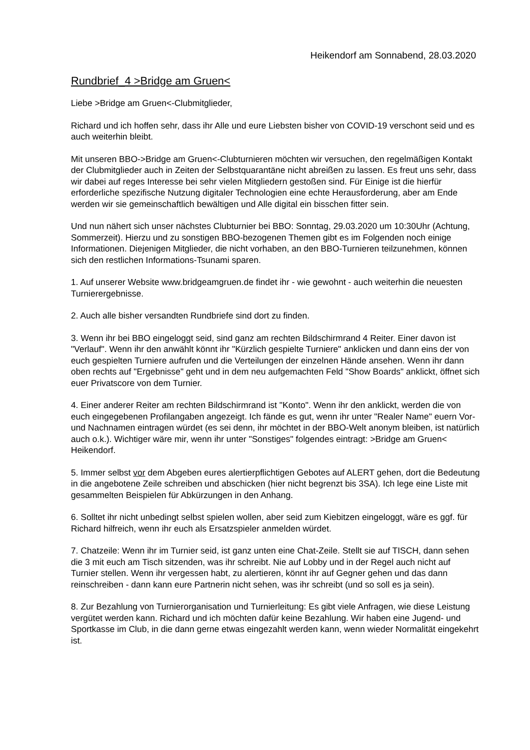Heikendorf am Sonnabend, 28.03.2020
Rundbrief_4 >Bridge am Gruen<
Liebe >Bridge am Gruen<-Clubmitglieder,
Richard und ich hoffen sehr, dass ihr Alle und eure Liebsten bisher von COVID-19 verschont seid und es auch weiterhin bleibt.
Mit unseren BBO->Bridge am Gruen<-Clubturnieren möchten wir versuchen, den regelmäßigen Kontakt der Clubmitglieder auch in Zeiten der Selbstquarantäne nicht abreißen zu lassen. Es freut uns sehr, dass wir dabei auf reges Interesse bei sehr vielen Mitgliedern gestoßen sind. Für Einige ist die hierfür erforderliche spezifische Nutzung digitaler Technologien eine echte Herausforderung, aber am Ende werden wir sie gemeinschaftlich bewältigen und Alle digital ein bisschen fitter sein.
Und nun nähert sich unser nächstes Clubturnier bei BBO: Sonntag, 29.03.2020 um 10:30Uhr (Achtung, Sommerzeit). Hierzu und zu sonstigen BBO-bezogenen Themen gibt es im Folgenden noch einige Informationen. Diejenigen Mitglieder, die nicht vorhaben, an den BBO-Turnieren teilzunehmen, können sich den restlichen Informations-Tsunami sparen.
1. Auf unserer Website www.bridgeamgruen.de findet ihr - wie gewohnt - auch weiterhin die neuesten Turnierergebnisse.
2. Auch alle bisher versandten Rundbriefe sind dort zu finden.
3. Wenn ihr bei BBO eingeloggt seid, sind ganz am rechten Bildschirmrand 4 Reiter. Einer davon ist "Verlauf". Wenn ihr den anwählt könnt ihr "Kürzlich gespielte Turniere" anklicken und dann eins der von euch gespielten Turniere aufrufen und die Verteilungen der einzelnen Hände ansehen. Wenn ihr dann oben rechts auf "Ergebnisse" geht und in dem neu aufgemachten Feld "Show Boards" anklickt, öffnet sich euer Privatscore von dem Turnier.
4. Einer anderer Reiter am rechten Bildschirmrand ist "Konto". Wenn ihr den anklickt, werden die von euch eingegebenen Profilangaben angezeigt. Ich fände es gut, wenn ihr unter "Realer Name" euern Vor- und Nachnamen eintragen würdet (es sei denn, ihr möchtet in der BBO-Welt anonym bleiben, ist natürlich auch o.k.). Wichtiger wäre mir, wenn ihr unter "Sonstiges" folgendes eintragt: >Bridge am Gruen< Heikendorf.
5. Immer selbst vor dem Abgeben eures alertierpflichtigen Gebotes auf ALERT gehen, dort die Bedeutung in die angebotene Zeile schreiben und abschicken (hier nicht begrenzt bis 3SA). Ich lege eine Liste mit gesammelten Beispielen für Abkürzungen in den Anhang.
6. Solltet ihr nicht unbedingt selbst spielen wollen, aber seid zum Kiebitzen eingeloggt, wäre es ggf. für Richard hilfreich, wenn ihr euch als Ersatzspieler anmelden würdet.
7. Chatzeile: Wenn ihr im Turnier seid, ist ganz unten eine Chat-Zeile. Stellt sie auf TISCH, dann sehen die 3 mit euch am Tisch sitzenden, was ihr schreibt. Nie auf Lobby und in der Regel auch nicht auf Turnier stellen. Wenn ihr vergessen habt, zu alertieren, könnt ihr auf Gegner gehen und das dann reinschreiben - dann kann eure Partnerin nicht sehen, was ihr schreibt (und so soll es ja sein).
8. Zur Bezahlung von Turnierorganisation und Turnierleitung: Es gibt viele Anfragen, wie diese Leistung vergütet werden kann. Richard und ich möchten dafür keine Bezahlung. Wir haben eine Jugend- und Sportkasse im Club, in die dann gerne etwas eingezahlt werden kann, wenn wieder Normalität eingekehrt ist.